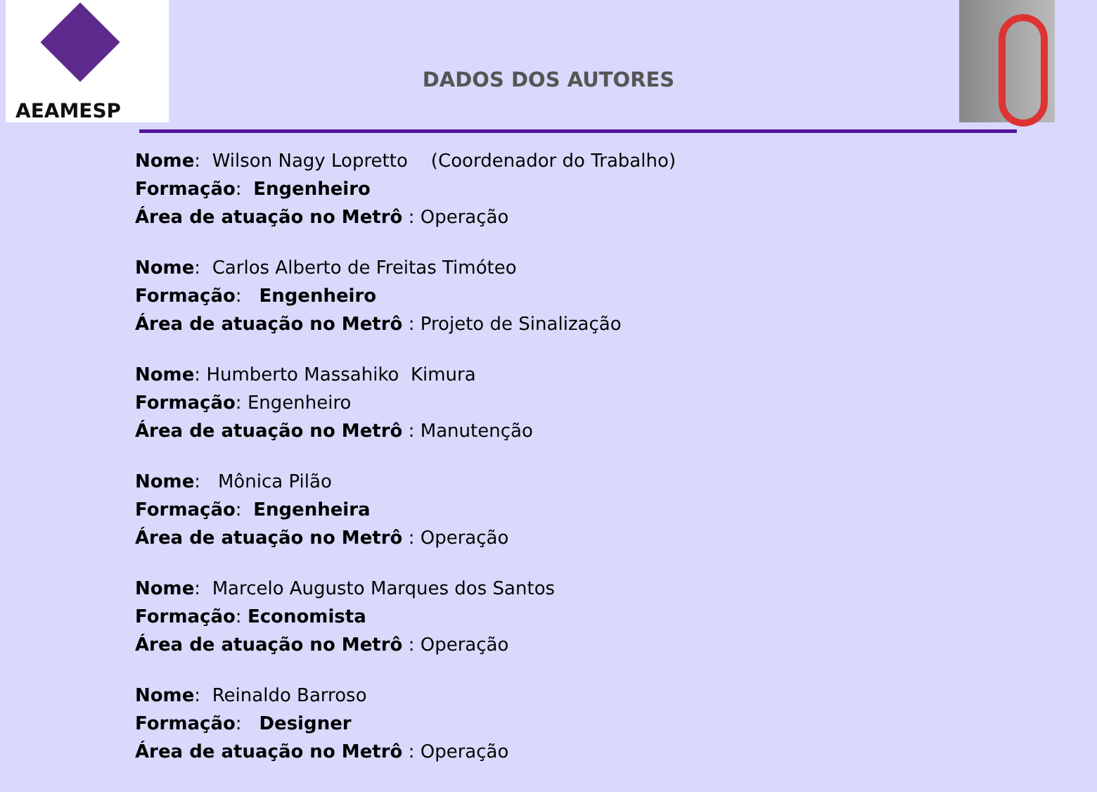AEAMESP
DADOS DOS AUTORES
Nome: Wilson Nagy Lopretto (Coordenador do Trabalho)
Formação: Engenheiro
Área de atuação no Metrô : Operação
Nome: Carlos Alberto de Freitas Timóteo
Formação: Engenheiro
Área de atuação no Metrô : Projeto de Sinalização
Nome: Humberto Massahiko Kimura
Formação: Engenheiro
Área de atuação no Metrô : Manutenção
Nome: Mônica Pilão
Formação: Engenheira
Área de atuação no Metrô : Operação
Nome: Marcelo Augusto Marques dos Santos
Formação: Economista
Área de atuação no Metrô : Operação
Nome: Reinaldo Barroso
Formação: Designer
Área de atuação no Metrô : Operação